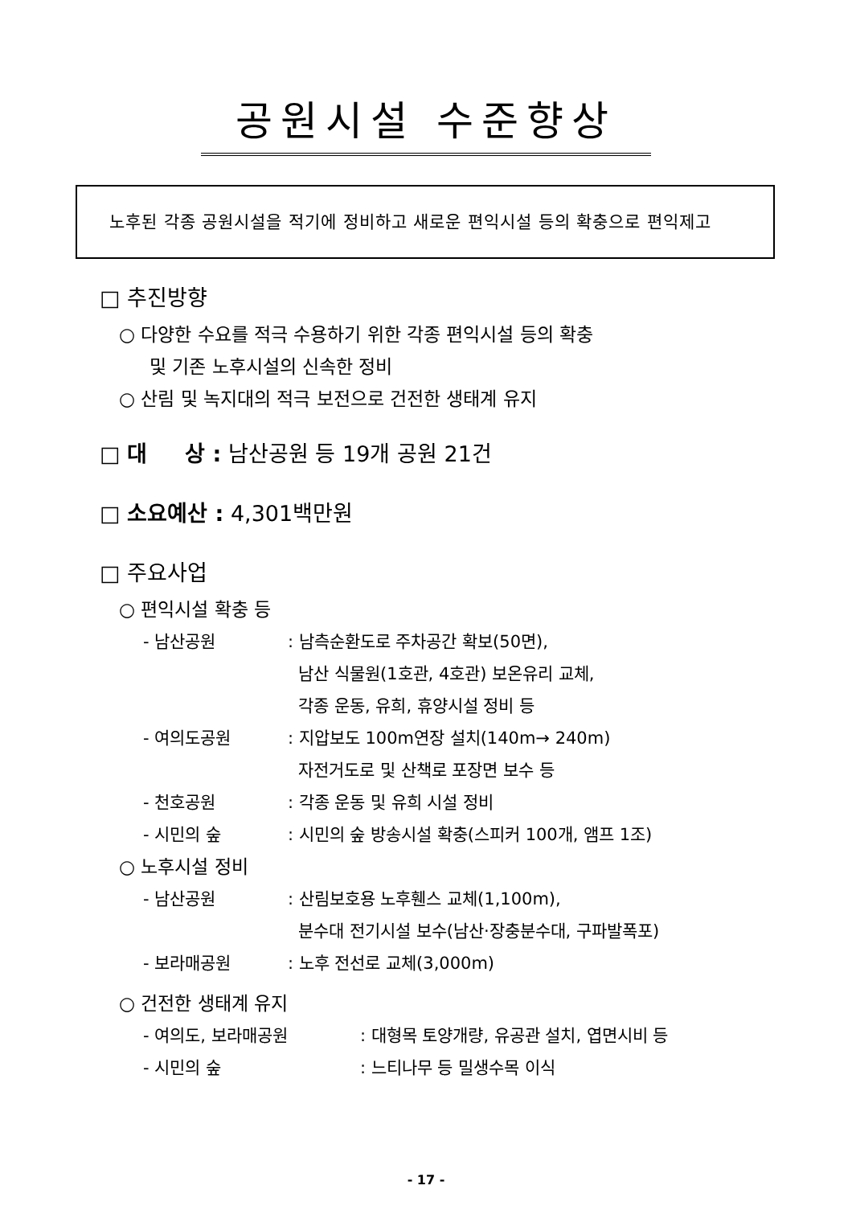공원시설 수준향상
노후된 각종 공원시설을 적기에 정비하고 새로운 편익시설 등의 확충으로 편익제고
□ 추진방향
○ 다양한 수요를 적극 수용하기 위한 각종 편익시설 등의 확충
및 기존 노후시설의 신속한 정비
○ 산림 및 녹지대의 적극 보전으로 건전한 생태계 유지
□ 대 상 : 남산공원 등 19개 공원 21건
□ 소요예산 : 4,301백만원
□ 주요사업
○ 편익시설 확충 등
- 남산공원: 남측순환도로 주차공간 확보(50면),
남산 식물원(1호관, 4호관) 보온유리 교체,
각종 운동, 유희, 휴양시설 정비 등
- 여의도공원: 지압보도 100m연장 설치(140m→ 240m)
자전거도로 및 산책로 포장면 보수 등
- 천호공원: 각종 운동 및 유희 시설 정비
- 시민의 숲: 시민의 숲 방송시설 확충(스피커 100개, 앰프 1조)
○ 노후시설 정비
- 남산공원: 산림보호용 노후휀스 교체(1,100m),
분수대 전기시설 보수(남산·장충분수대, 구파발폭포)
- 보라매공원: 노후 전선로 교체(3,000m)
○ 건전한 생태계 유지
- 여의도, 보라매공원: 대형목 토양개량, 유공관 설치, 엽면시비 등
- 시민의 숲: 느티나무 등 밀생수목 이식
- 17 -